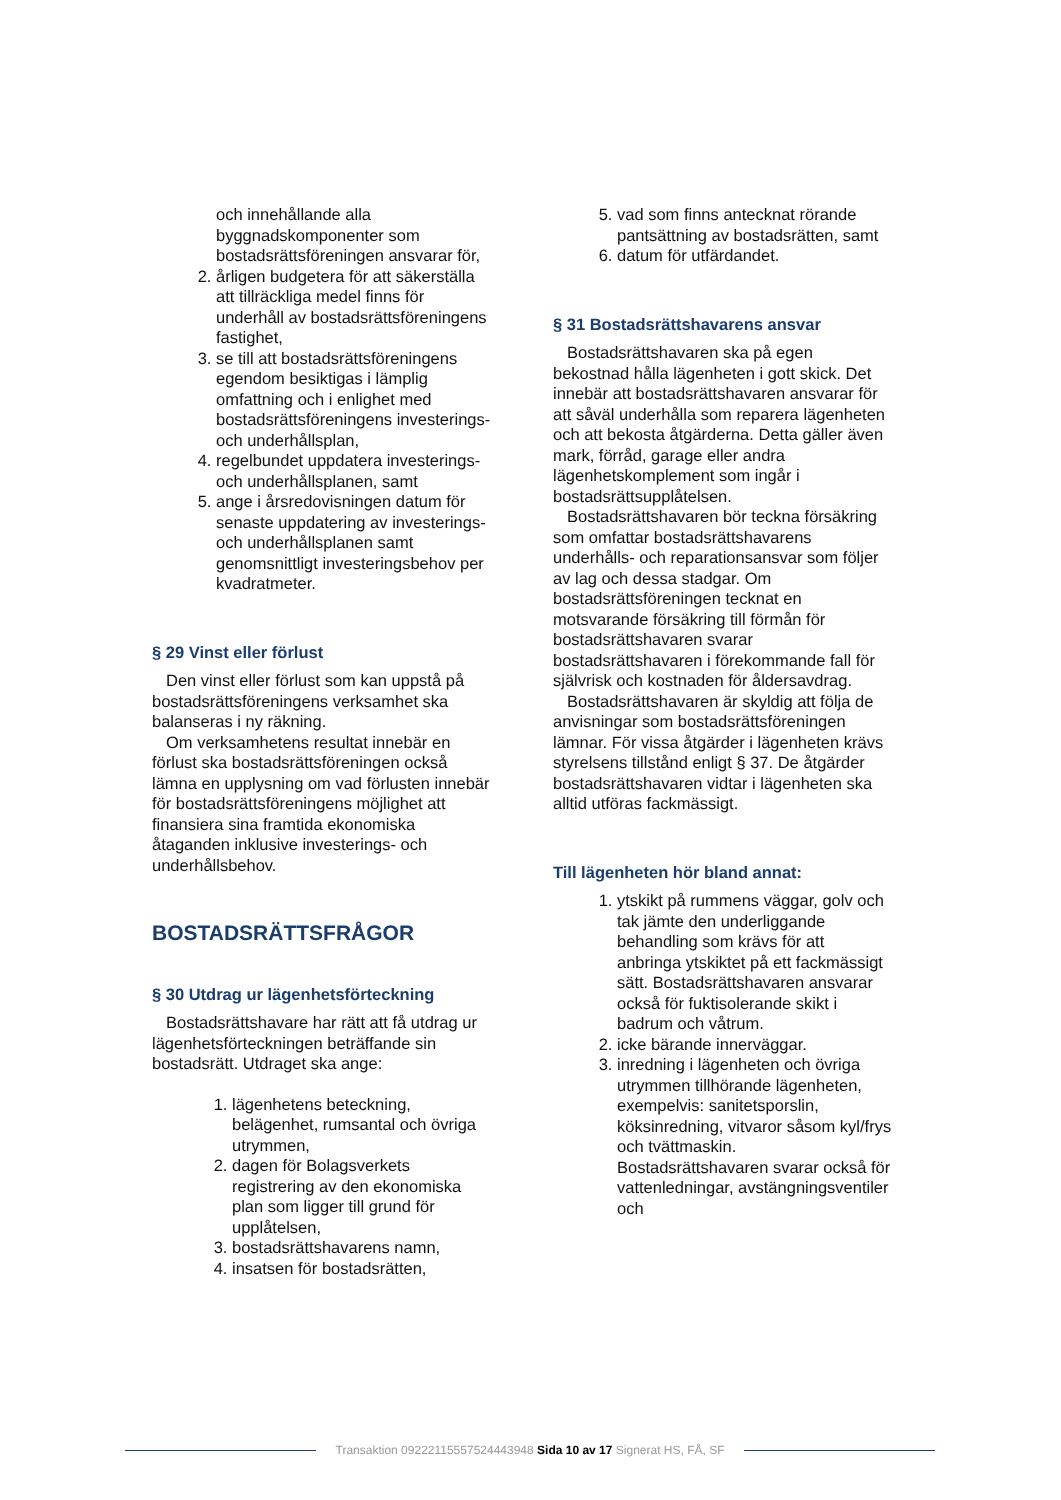och innehållande alla byggnadskomponenter som bostadsrättsföreningen ansvarar för,
2. årligen budgetera för att säkerställa att tillräckliga medel finns för underhåll av bostadsrättsföreningens fastighet,
3. se till att bostadsrättsföreningens egendom besiktigas i lämplig omfattning och i enlighet med bostadsrättsföreningens investerings- och underhållsplan,
4. regelbundet uppdatera investerings- och underhållsplanen, samt
5. ange i årsredovisningen datum för senaste uppdatering av investerings- och underhållsplanen samt genomsnittligt investeringsbehov per kvadratmeter.
§ 29 Vinst eller förlust
Den vinst eller förlust som kan uppstå på bostadsrättsföreningens verksamhet ska balanseras i ny räkning.
Om verksamhetens resultat innebär en förlust ska bostadsrättsföreningen också lämna en upplysning om vad förlusten innebär för bostadsrättsföreningens möjlighet att finansiera sina framtida ekonomiska åtaganden inklusive investerings- och underhållsbehov.
BOSTADSRÄTTSFRÅGOR
§ 30 Utdrag ur lägenhetsförteckning
Bostadsrättshavare har rätt att få utdrag ur lägenhetsförteckningen beträffande sin bostadsrätt. Utdraget ska ange:
1. lägenhetens beteckning, belägenhet, rumsantal och övriga utrymmen,
2. dagen för Bolagsverkets registrering av den ekonomiska plan som ligger till grund för upplåtelsen,
3. bostadsrättshavarens namn,
4. insatsen för bostadsrätten,
5. vad som finns antecknat rörande pantsättning av bostadsrätten, samt
6. datum för utfärdandet.
§ 31 Bostadsrättshavarens ansvar
Bostadsrättshavaren ska på egen bekostnad hålla lägenheten i gott skick. Det innebär att bostadsrättshavaren ansvarar för att såväl underhålla som reparera lägenheten och att bekosta åtgärderna. Detta gäller även mark, förråd, garage eller andra lägenhetskomplement som ingår i bostadsrättsupplåtelsen.
Bostadsrättshavaren bör teckna försäkring som omfattar bostadsrättshavarens underhålls- och reparationsansvar som följer av lag och dessa stadgar. Om bostadsrättsföreningen tecknat en motsvarande försäkring till förmån för bostadsrättshavaren svarar bostadsrättshavaren i förekommande fall för självrisk och kostnaden för åldersavdrag.
Bostadsrättshavaren är skyldig att följa de anvisningar som bostadsrättsföreningen lämnar. För vissa åtgärder i lägenheten krävs styrelsens tillstånd enligt § 37. De åtgärder bostadsrättshavaren vidtar i lägenheten ska alltid utföras fackmässigt.
Till lägenheten hör bland annat:
1. ytskikt på rummens väggar, golv och tak jämte den underliggande behandling som krävs för att anbringa ytskiktet på ett fackmässigt sätt. Bostadsrättshavaren ansvarar också för fuktisolerande skikt i badrum och våtrum.
2. icke bärande innerväggar.
3. inredning i lägenheten och övriga utrymmen tillhörande lägenheten, exempelvis: sanitetsporslin, köksinredning, vitvaror såsom kyl/frys och tvättmaskin. Bostadsrättshavaren svarar också för vattenledningar, avstängningsventiler och
Transaktion 09222115557524443948 Sida 10 av 17 Signerat HS, FÅ, SF